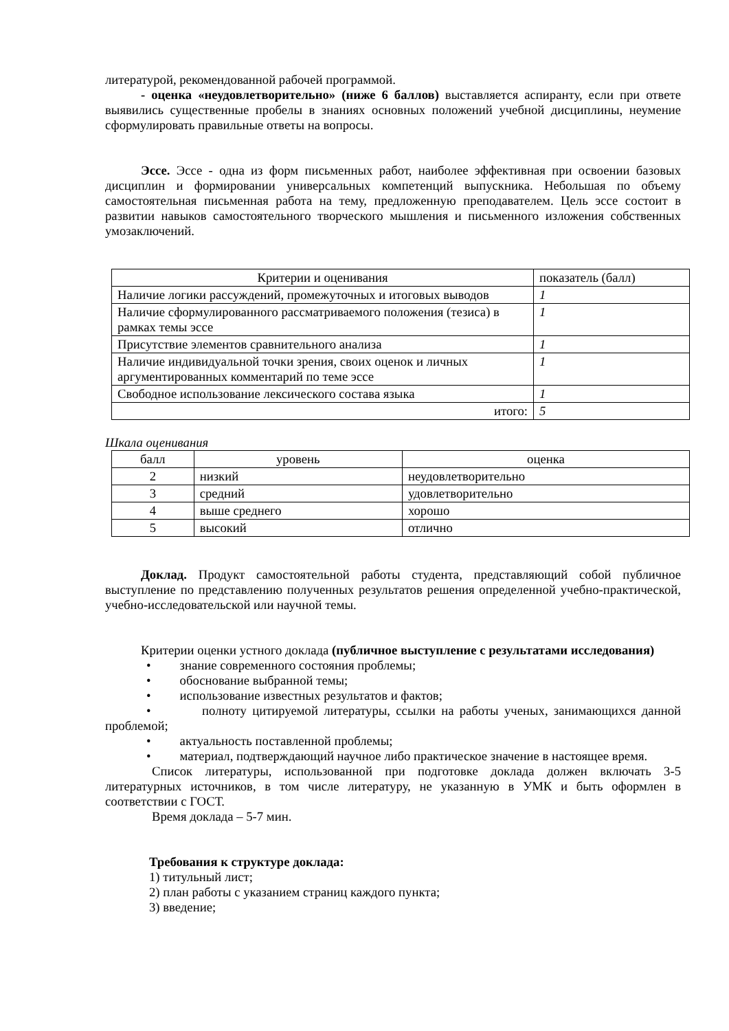литературой, рекомендованной рабочей программой.
- оценка «неудовлетворительно» (ниже 6 баллов) выставляется аспиранту, если при ответе выявились существенные пробелы в знаниях основных положений учебной дисциплины, неумение сформулировать правильные ответы на вопросы.
Эссе. Эссе - одна из форм письменных работ, наиболее эффективная при освоении базовых дисциплин и формировании универсальных компетенций выпускника. Небольшая по объему самостоятельная письменная работа на тему, предложенную преподавателем. Цель эссе состоит в развитии навыков самостоятельного творческого мышления и письменного изложения собственных умозаключений.
| Критерии и оценивания | показатель (балл) |
| --- | --- |
| Наличие логики рассуждений, промежуточных и итоговых выводов | 1 |
| Наличие сформулированного рассматриваемого положения (тезиса) в рамках темы эссе | 1 |
| Присутствие элементов сравнительного анализа | 1 |
| Наличие индивидуальной точки зрения, своих оценок и личных аргументированных комментарий по теме эссе | 1 |
| Свободное использование лексического состава языка | 1 |
| итого: | 5 |
Шкала оценивания
| балл | уровень | оценка |
| --- | --- | --- |
| 2 | низкий | неудовлетворительно |
| 3 | средний | удовлетворительно |
| 4 | выше среднего | хорошо |
| 5 | высокий | отлично |
Доклад. Продукт самостоятельной работы студента, представляющий собой публичное выступление по представлению полученных результатов решения определенной учебно-практической, учебно-исследовательской или научной темы.
Критерии оценки устного доклада (публичное выступление с результатами исследования)
• знание современного состояния проблемы;
• обоснование выбранной темы;
• использование известных результатов и фактов;
• полноту цитируемой литературы, ссылки на работы ученых, занимающихся данной проблемой;
• актуальность поставленной проблемы;
• материал, подтверждающий научное либо практическое значение в настоящее время.
Список литературы, использованной при подготовке доклада должен включать 3-5 литературных источников, в том числе литературу, не указанную в УМК и быть оформлен в соответствии с ГОСТ.
Время доклада – 5-7 мин.
Требования к структуре доклада:
1) титульный лист;
2) план работы с указанием страниц каждого пункта;
3) введение;